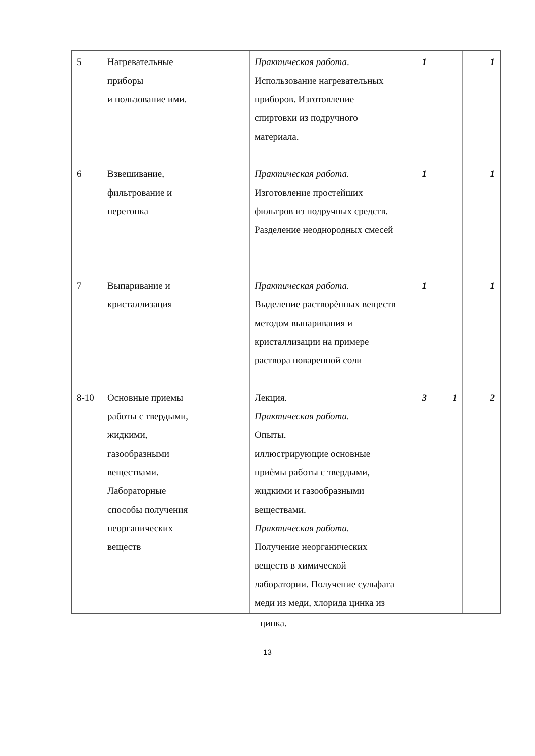| 5 | Нагревательные приборы и пользование ими. | | Практическая работа . Использование нагревательных приборов. Изготовление спиртовки из подручного материала. | 1 | | 1 |
| 6 | Взвешивание, фильтрование и перегонка | | Практическая работа. Изготовление простейших фильтров из подручных средств. Разделение неоднородных смесей | 1 | | 1 |
| 7 | Выпаривание и кристаллизация | | Практическая работа. Выделение растворѐнных веществ методом выпаривания и кристаллизации на примере раствора поваренной соли | 1 | | 1 |
| 8-10 | Основные приемы работы с твердыми, жидкими, газообразными веществами. Лабораторные способы получения неорганических веществ | | Лекция. Практическая работа. Опыты. иллюстрирующие основные приѐмы работы с твердыми, жидкими и газообразными веществами. Практическая работа. Получение неорганических веществ в химической лаборатории. Получение сульфата меди из меди, хлорида цинка из | 3 | 1 | 2 |
цинка.
13